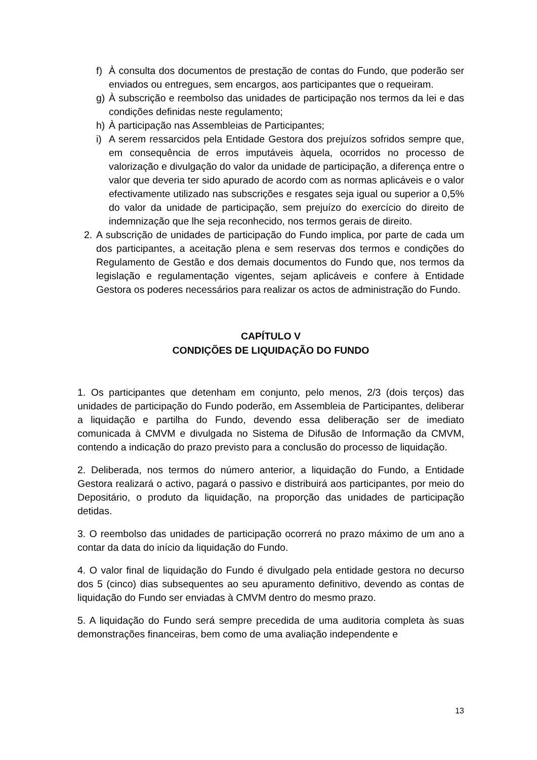f) À consulta dos documentos de prestação de contas do Fundo, que poderão ser enviados ou entregues, sem encargos, aos participantes que o requeiram.
g) À subscrição e reembolso das unidades de participação nos termos da lei e das condições definidas neste regulamento;
h) À participação nas Assembleias de Participantes;
i) A serem ressarcidos pela Entidade Gestora dos prejuízos sofridos sempre que, em consequência de erros imputáveis àquela, ocorridos no processo de valorização e divulgação do valor da unidade de participação, a diferença entre o valor que deveria ter sido apurado de acordo com as normas aplicáveis e o valor efectivamente utilizado nas subscrições e resgates seja igual ou superior a 0,5% do valor da unidade de participação, sem prejuízo do exercício do direito de indemnização que lhe seja reconhecido, nos termos gerais de direito.
2. A subscrição de unidades de participação do Fundo implica, por parte de cada um dos participantes, a aceitação plena e sem reservas dos termos e condições do Regulamento de Gestão e dos demais documentos do Fundo que, nos termos da legislação e regulamentação vigentes, sejam aplicáveis e confere à Entidade Gestora os poderes necessários para realizar os actos de administração do Fundo.
CAPÍTULO V
CONDIÇÕES DE LIQUIDAÇÃO DO FUNDO
1. Os participantes que detenham em conjunto, pelo menos, 2/3 (dois terços) das unidades de participação do Fundo poderão, em Assembleia de Participantes, deliberar a liquidação e partilha do Fundo, devendo essa deliberação ser de imediato comunicada à CMVM e divulgada no Sistema de Difusão de Informação da CMVM, contendo a indicação do prazo previsto para a conclusão do processo de liquidação.
2. Deliberada, nos termos do número anterior, a liquidação do Fundo, a Entidade Gestora realizará o activo, pagará o passivo e distribuirá aos participantes, por meio do Depositário, o produto da liquidação, na proporção das unidades de participação detidas.
3. O reembolso das unidades de participação ocorrerá no prazo máximo de um ano a contar da data do início da liquidação do Fundo.
4. O valor final de liquidação do Fundo é divulgado pela entidade gestora no decurso dos 5 (cinco) dias subsequentes ao seu apuramento definitivo, devendo as contas de liquidação do Fundo ser enviadas à CMVM dentro do mesmo prazo.
5. A liquidação do Fundo será sempre precedida de uma auditoria completa às suas demonstrações financeiras, bem como de uma avaliação independente e
13